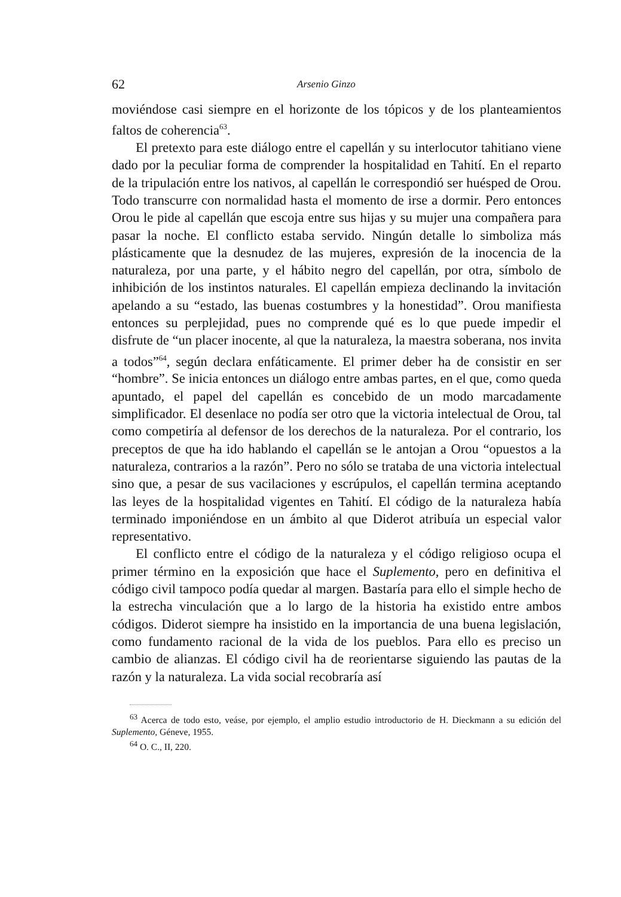62 Arsenio Ginzo
moviéndose casi siempre en el horizonte de los tópicos y de los planteamientos faltos de coherencia<sup>63</sup>.
El pretexto para este diálogo entre el capellán y su interlocutor tahitiano viene dado por la peculiar forma de comprender la hospitalidad en Tahití. En el reparto de la tripulación entre los nativos, al capellán le correspondió ser huésped de Orou. Todo transcurre con normalidad hasta el momento de irse a dormir. Pero entonces Orou le pide al capellán que escoja entre sus hijas y su mujer una compañera para pasar la noche. El conflicto estaba servido. Ningún detalle lo simboliza más plásticamente que la desnudez de las mujeres, expresión de la inocencia de la naturaleza, por una parte, y el hábito negro del capellán, por otra, símbolo de inhibición de los instintos naturales. El capellán empieza declinando la invitación apelando a su “estado, las buenas costumbres y la honestidad”. Orou manifiesta entonces su perplejidad, pues no comprende qué es lo que puede impedir el disfrute de “un placer inocente, al que la naturaleza, la maestra soberana, nos invita a todos”<sup>64</sup>, según declara enfáticamente. El primer deber ha de consistir en ser “hombre”. Se inicia entonces un diálogo entre ambas partes, en el que, como queda apuntado, el papel del capellán es concebido de un modo marcadamente simplificador. El desenlace no podía ser otro que la victoria intelectual de Orou, tal como competiría al defensor de los derechos de la naturaleza. Por el contrario, los preceptos de que ha ido hablando el capellán se le antojan a Orou “opuestos a la naturaleza, contrarios a la razón”. Pero no sólo se trataba de una victoria intelectual sino que, a pesar de sus vacilaciones y escrúpulos, el capellán termina aceptando las leyes de la hospitalidad vigentes en Tahití. El código de la naturaleza había terminado imponiéndose en un ámbito al que Diderot atribuía un especial valor representativo.
El conflicto entre el código de la naturaleza y el código religioso ocupa el primer término en la exposición que hace el Suplemento, pero en definitiva el código civil tampoco podía quedar al margen. Bastaría para ello el simple hecho de la estrecha vinculación que a lo largo de la historia ha existido entre ambos códigos. Diderot siempre ha insistido en la importancia de una buena legislación, como fundamento racional de la vida de los pueblos. Para ello es preciso un cambio de alianzas. El código civil ha de reorientarse siguiendo las pautas de la razón y la naturaleza. La vida social recobraría así
<sup>63</sup> Acerca de todo esto, veáse, por ejemplo, el amplio estudio introductorio de H. Dieckmann a su edición del Suplemento, Géneve, 1955.
<sup>64</sup> O. C., II, 220.